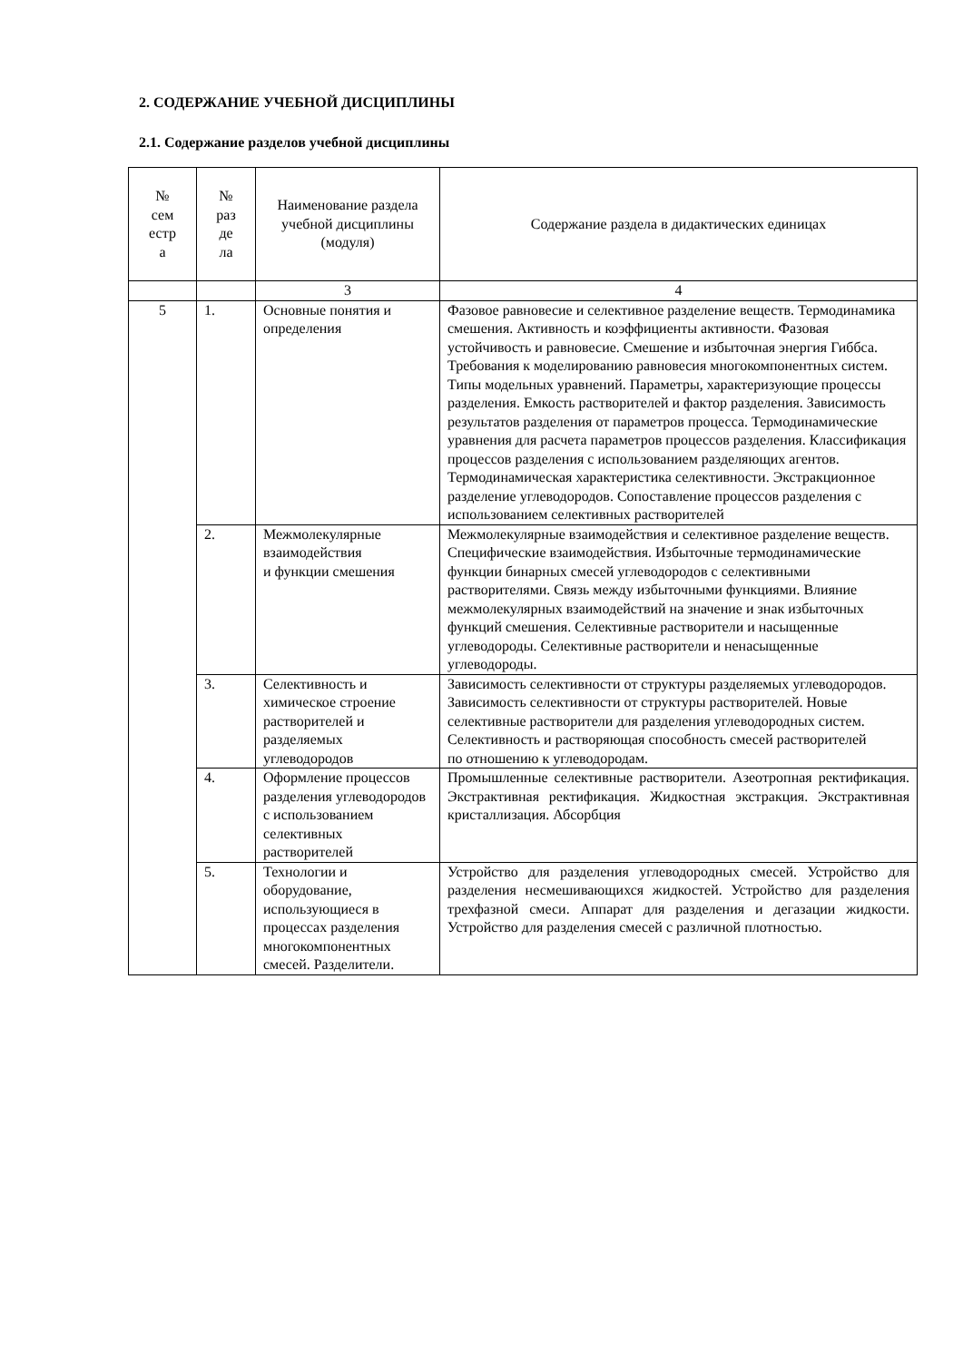2. СОДЕРЖАНИЕ УЧЕБНОЙ ДИСЦИПЛИНЫ
2.1. Содержание разделов учебной дисциплины
| № сем естр а | № раз де ла | Наименование раздела учебной дисциплины (модуля) | Содержание раздела в дидактических единицах |
| --- | --- | --- | --- |
| | | 3 | 4 |
| 5 | 1. | Основные понятия и определения | Фазовое равновесие и селективное разделение веществ. Термодинамика смешения. Активность и коэффициенты активности. Фазовая устойчивость и равновесие. Смешение и избыточная энергия Гиббса. Требования к моделированию равновесия многокомпонентных систем. Типы модельных уравнений. Параметры, характеризующие процессы разделения. Емкость растворителей и фактор разделения. Зависимость результатов разделения от параметров процесса. Термодинамические уравнения для расчета параметров процессов разделения. Классификация процессов разделения с использованием разделяющих агентов. Термодинамическая характеристика селективности. Экстракционное разделение углеводородов. Сопоставление процессов разделения с использованием селективных растворителей |
| | 2. | Межмолекулярные взаимодействия и функции смешения | Межмолекулярные взаимодействия и селективное разделение веществ. Специфические взаимодействия. Избыточные термодинамические функции бинарных смесей углеводородов с селективными растворителями. Связь между избыточными функциями. Влияние межмолекулярных взаимодействий на значение и знак избыточных функций смешения. Селективные растворители и насыщенные углеводороды. Селективные растворители и ненасыщенные углеводороды. |
| | 3. | Селективность и химическое строение растворителей и разделяемых углеводородов | Зависимость селективности от структуры разделяемых углеводородов. Зависимость селективности от структуры растворителей. Новые селективные растворители для разделения углеводородных систем. Селективность и растворяющая способность смесей растворителей по отношению к углеводородам. |
| | 4. | Оформление процессов разделения углеводородов с использованием селективных растворителей | Промышленные селективные растворители. Азеотропная ректификация. Экстрактивная ректификация. Жидкостная экстракция. Экстрактивная кристаллизация. Абсорбция |
| | 5. | Технологии и оборудование, использующиеся в процессах разделения многокомпонентных смесей. Разделители. | Устройство для разделения углеводородных смесей. Устройство для разделения несмешивающихся жидкостей. Устройство для разделения трехфазной смеси. Аппарат для разделения и дегазации жидкости. Устройство для разделения смесей с различной плотностью. |